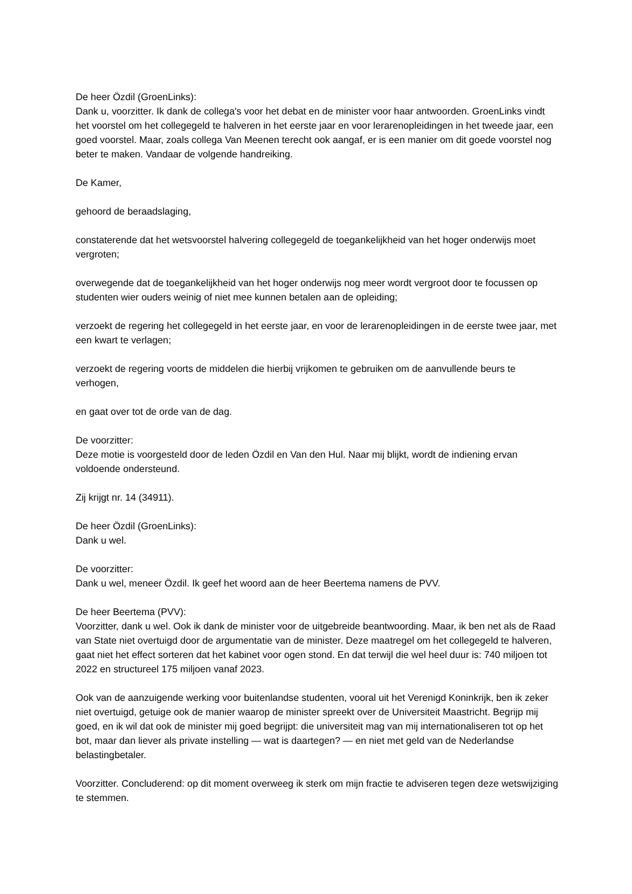De heer Özdil (GroenLinks):
Dank u, voorzitter. Ik dank de collega's voor het debat en de minister voor haar antwoorden. GroenLinks vindt het voorstel om het collegegeld te halveren in het eerste jaar en voor lerarenopleidingen in het tweede jaar, een goed voorstel. Maar, zoals collega Van Meenen terecht ook aangaf, er is een manier om dit goede voorstel nog beter te maken. Vandaar de volgende handreiking.
De Kamer,
gehoord de beraadslaging,
constaterende dat het wetsvoorstel halvering collegegeld de toegankelijkheid van het hoger onderwijs moet vergroten;
overwegende dat de toegankelijkheid van het hoger onderwijs nog meer wordt vergroot door te focussen op studenten wier ouders weinig of niet mee kunnen betalen aan de opleiding;
verzoekt de regering het collegegeld in het eerste jaar, en voor de lerarenopleidingen in de eerste twee jaar, met een kwart te verlagen;
verzoekt de regering voorts de middelen die hierbij vrijkomen te gebruiken om de aanvullende beurs te verhogen,
en gaat over tot de orde van de dag.
De voorzitter:
Deze motie is voorgesteld door de leden Özdil en Van den Hul. Naar mij blijkt, wordt de indiening ervan voldoende ondersteund.
Zij krijgt nr. 14 (34911).
De heer Özdil (GroenLinks):
Dank u wel.
De voorzitter:
Dank u wel, meneer Özdil. Ik geef het woord aan de heer Beertema namens de PVV.
De heer Beertema (PVV):
Voorzitter, dank u wel. Ook ik dank de minister voor de uitgebreide beantwoording. Maar, ik ben net als de Raad van State niet overtuigd door de argumentatie van de minister. Deze maatregel om het collegegeld te halveren, gaat niet het effect sorteren dat het kabinet voor ogen stond. En dat terwijl die wel heel duur is: 740 miljoen tot 2022 en structureel 175 miljoen vanaf 2023.
Ook van de aanzuigende werking voor buitenlandse studenten, vooral uit het Verenigd Koninkrijk, ben ik zeker niet overtuigd, getuige ook de manier waarop de minister spreekt over de Universiteit Maastricht. Begrijp mij goed, en ik wil dat ook de minister mij goed begrijpt: die universiteit mag van mij internationaliseren tot op het bot, maar dan liever als private instelling — wat is daartegen? — en niet met geld van de Nederlandse belastingbetaler.
Voorzitter. Concluderend: op dit moment overweeg ik sterk om mijn fractie te adviseren tegen deze wetswijziging te stemmen.